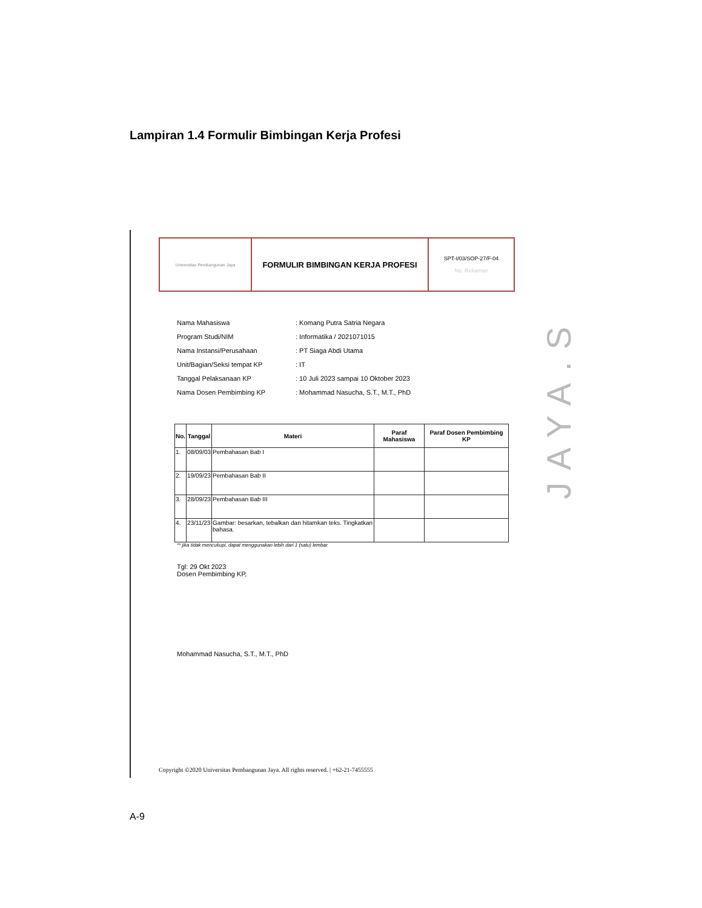Lampiran 1.4 Formulir Bimbingan Kerja Profesi
Universitas Pembangunan Jaya
FORMULIR BIMBINGAN KERJA PROFESI
SPT-I/03/SOP-27/F-04
No. Rekaman
Nama Mahasiswa: Komang Putra Satria Negara
Program Studi/NIM: Informatika / 2021071015
Nama Instansi/Perusahaan: PT Siaga Abdi Utama
Unit/Bagian/Seksi tempat KP: IT
Tanggal Pelaksanaan KP: 10 Juli 2023 sampai 10 Oktober 2023
Nama Dosen Pembimbing KP: Mohammad Nasucha, S.T., M.T., PhD
| No. | Tanggal | Materi | Paraf Mahasiswa | Paraf Dosen Pembimbing KP |
| --- | --- | --- | --- | --- |
| 1. | 08/09/03 | Pembahasan Bab I | | |
| 2. | 19/09/23 | Pembahasan Bab II | | |
| 3. | 28/09/23 | Pembahasan Bab III | | |
| 4. | 23/11/23 | Gambar: besarkan, tebalkan dan hitamkan teks. Tingkatkan bahasa. | | |
** jika tidak mencukupi, dapat menggunakan lebih dari 1 (satu) lembar
Tgl: 29 Okt 2023
Dosen Pembimbing KP,
Mohammad Nasucha, S.T., M.T., PhD
Copyright ©2020 Universitas Pembangunan Jaya. All rights reserved. | +62-21-7455555
JAYA.S
A-9